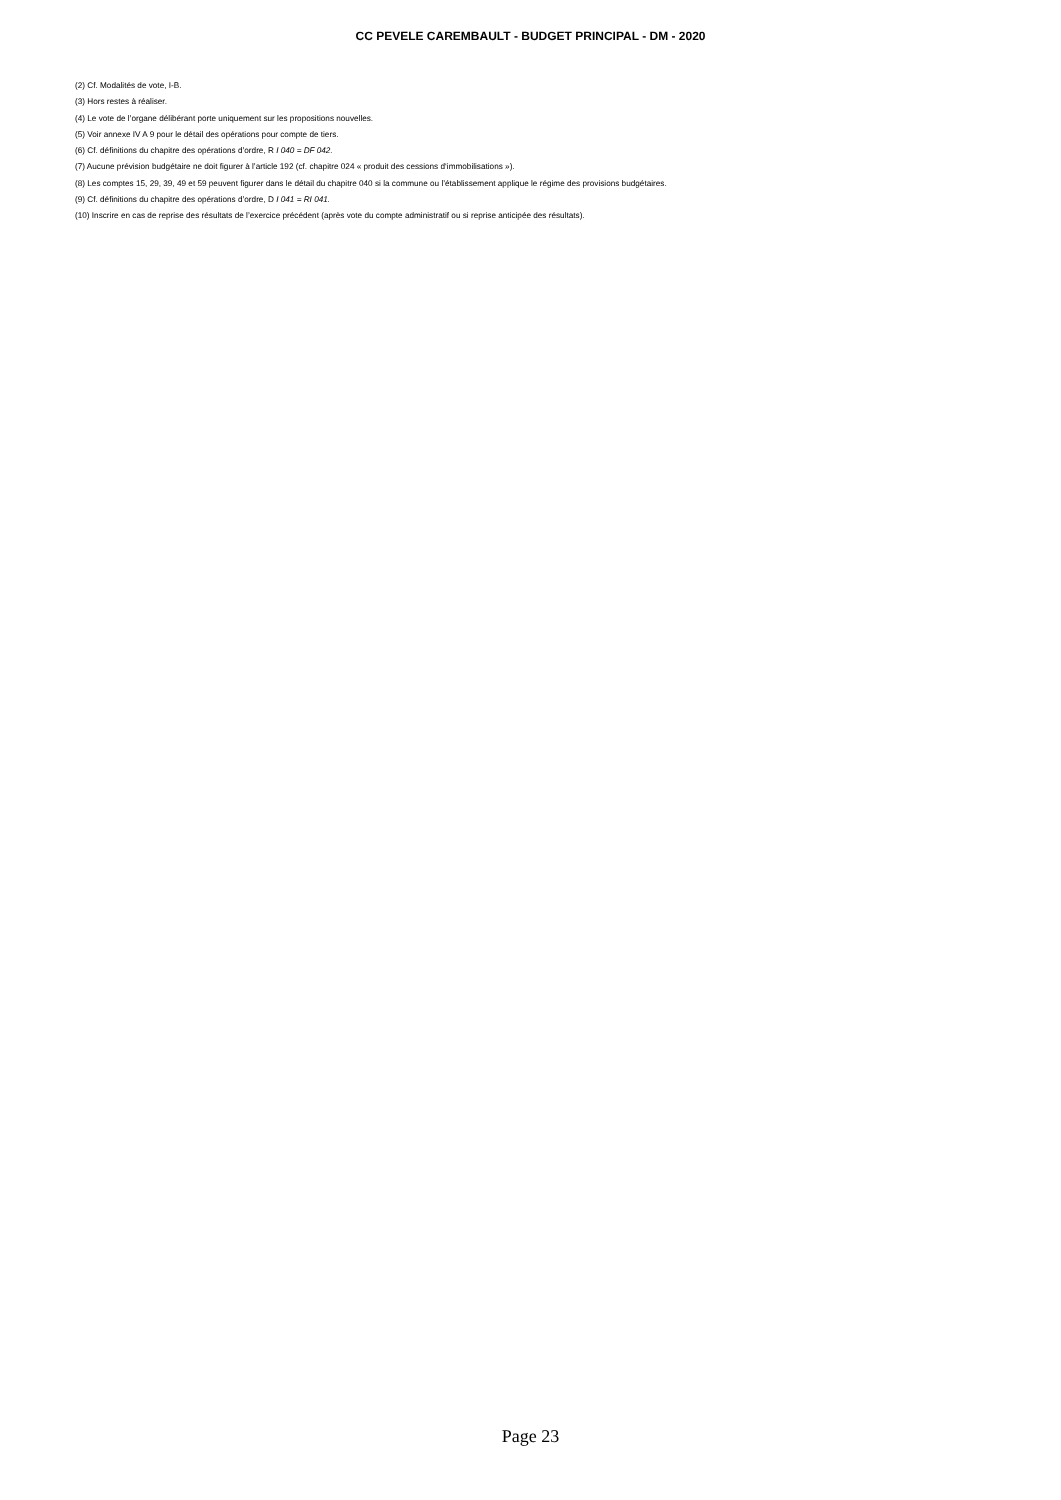CC PEVELE CAREMBAULT - BUDGET PRINCIPAL - DM - 2020
(2) Cf. Modalités de vote, I-B.
(3) Hors restes à réaliser.
(4) Le vote de l’organe délibérant porte uniquement sur les propositions nouvelles.
(5) Voir annexe IV A 9 pour le détail des opérations pour compte de tiers.
(6) Cf. définitions du chapitre des opérations d’ordre, R I 040 = DF 042.
(7) Aucune prévision budgétaire ne doit figurer à l’article 192 (cf. chapitre 024 « produit des cessions d‘immobilisations »).
(8) Les comptes 15, 29, 39, 49 et 59 peuvent figurer dans le détail du chapitre 040 si la commune ou l’établissement applique le régime des provisions budgétaires.
(9) Cf. définitions du chapitre des opérations d’ordre, D I 041 = RI 041.
(10) Inscrire en cas de reprise des résultats de l’exercice précédent (après vote du compte administratif ou si reprise anticipée des résultats).
Page 23